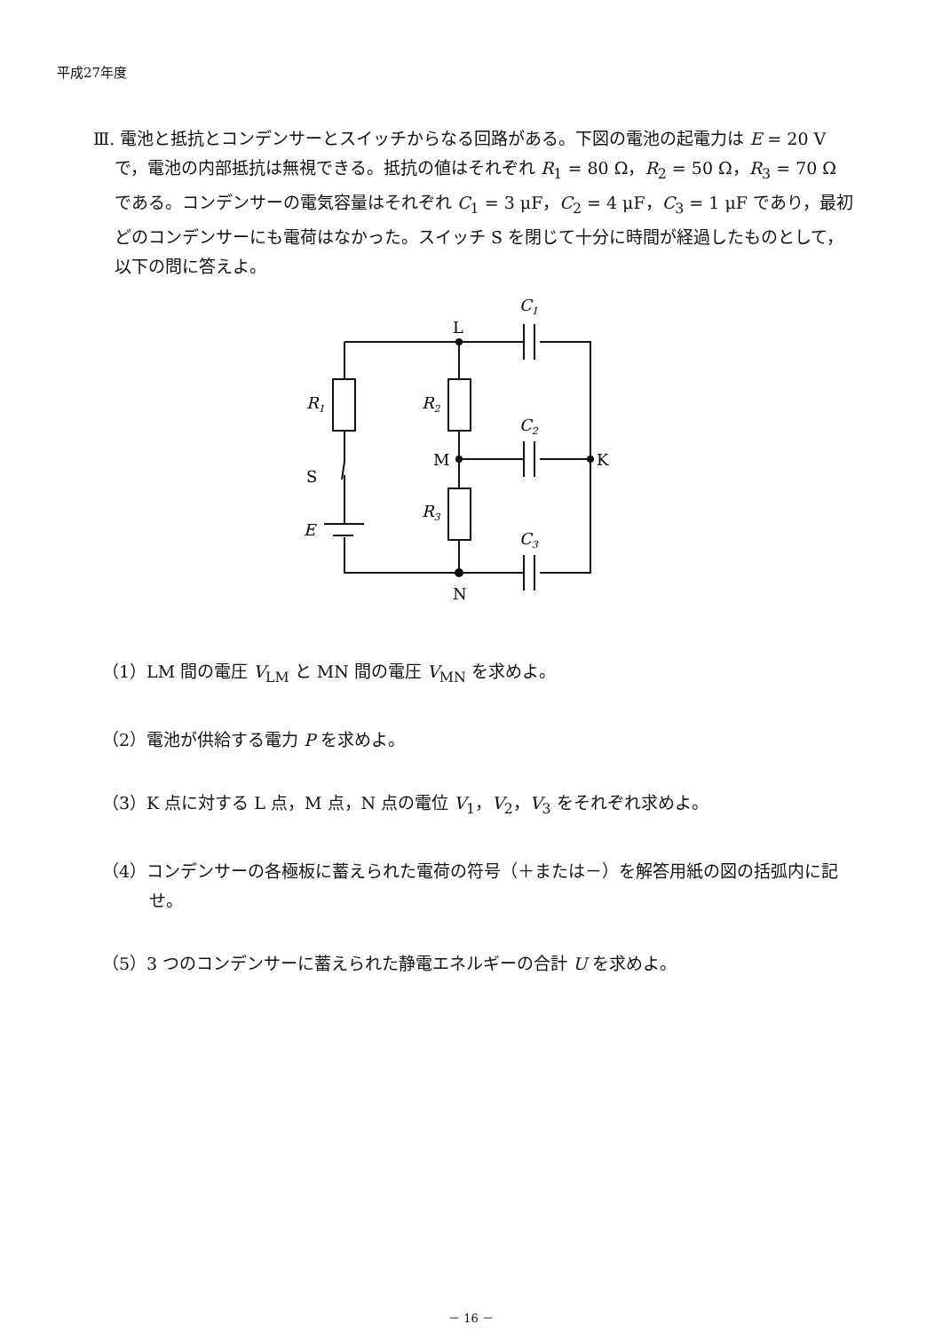平成27年度
Ⅲ. 電池と抵抗とコンデンサーとスイッチからなる回路がある。下図の電池の起電力は E = 20 V で，電池の内部抵抗は無視できる。抵抗の値はそれぞれ R<sub>1</sub> = 80 Ω，R<sub>2</sub> = 50 Ω，R<sub>3</sub> = 70 Ω である。コンデンサーの電気容量はそれぞれ C<sub>1</sub> = 3 μF，C<sub>2</sub> = 4 μF，C<sub>3</sub> = 1 μF であり，最初どのコンデンサーにも電荷はなかった。スイッチ S を閉じて十分に時間が経過したものとして，以下の問に答えよ。
L
M
K
N
C1
C2
C3
R1
R2
R3
S
E
（1）LM 間の電圧 V<sub>LM</sub> と MN 間の電圧 V<sub>MN</sub> を求めよ。
（2）電池が供給する電力 P を求めよ。
（3）K 点に対する L 点，M 点，N 点の電位 V<sub>1</sub>，V<sub>2</sub>，V<sub>3</sub> をそれぞれ求めよ。
（4）コンデンサーの各極板に蓄えられた電荷の符号（＋または－）を解答用紙の図の括弧内に記せ。
（5）3 つのコンデンサーに蓄えられた静電エネルギーの合計 U を求めよ。
－ 16 －